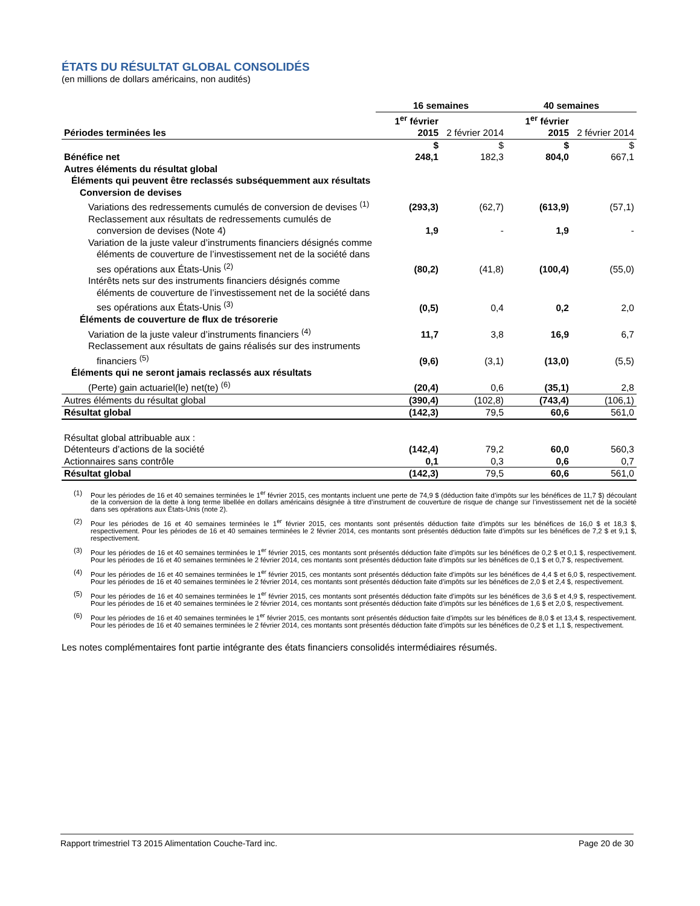ÉTATS DU RÉSULTAT GLOBAL CONSOLIDÉS
(en millions de dollars américains, non audités)
| | 16 semaines | | 40 semaines | |
| Périodes terminées les | 1<sup>er</sup> février 2015 | 2 février 2014 | 1<sup>er</sup> février 2015 | 2 février 2014 |
| | $ | $ | $ | $ |
| Bénéfice net | 248,1 | 182,3 | 804,0 | 667,1 |
| Autres éléments du résultat global | | | | |
| Éléments qui peuvent être reclassés subséquemment aux résultats | | | | |
| Conversion de devises | | | | |
| Variations des redressements cumulés de conversion de devises <sup>(1)</sup> | (293,3) | (62,7) | (613,9) | (57,1) |
| Reclassement aux résultats de redressements cumulés de conversion de devises (Note 4) | 1,9 | - | 1,9 | - |
| Variation de la juste valeur d’instruments financiers désignés comme éléments de couverture de l’investissement net de la société dans ses opérations aux États-Unis <sup>(2)</sup> | (80,2) | (41,8) | (100,4) | (55,0) |
| Intérêts nets sur des instruments financiers désignés comme éléments de couverture de l’investissement net de la société dans ses opérations aux États-Unis <sup>(3)</sup> | (0,5) | 0,4 | 0,2 | 2,0 |
| Éléments de couverture de flux de trésorerie | | | | |
| Variation de la juste valeur d’instruments financiers <sup>(4)</sup> | 11,7 | 3,8 | 16,9 | 6,7 |
| Reclassement aux résultats de gains réalisés sur des instruments financiers <sup>(5)</sup> | (9,6) | (3,1) | (13,0) | (5,5) |
| Éléments qui ne seront jamais reclassés aux résultats | | | | |
| (Perte) gain actuariel(le) net(te) <sup>(6)</sup> | (20,4) | 0,6 | (35,1) | 2,8 |
| Autres éléments du résultat global | (390,4) | (102,8) | (743,4) | (106,1) |
| Résultat global | (142,3) | 79,5 | 60,6 | 561,0 |
| Résultat global attribuable aux : | | | | |
| Détenteurs d’actions de la société | (142,4) | 79,2 | 60,0 | 560,3 |
| Actionnaires sans contrôle | 0,1 | 0,3 | 0,6 | 0,7 |
| Résultat global | (142,3) | 79,5 | 60,6 | 561,0 |
(1) Pour les périodes de 16 et 40 semaines terminées le 1<sup>er</sup> février 2015, ces montants incluent une perte de 74,9 $ (déduction faite d’impôts sur les bénéfices de 11,7 $) découlant de la conversion de la dette à long terme libellée en dollars américains désignée à titre d’instrument de couverture de risque de change sur l’investissement net de la société dans ses opérations aux États-Unis (note 2).
(2) Pour les périodes de 16 et 40 semaines terminées le 1<sup>er</sup> février 2015, ces montants sont présentés déduction faite d’impôts sur les bénéfices de 16,0 $ et 18,3 $, respectivement. Pour les périodes de 16 et 40 semaines terminées le 2 février 2014, ces montants sont présentés déduction faite d’impôts sur les bénéfices de 7,2 $ et 9,1 $, respectivement.
(3) Pour les périodes de 16 et 40 semaines terminées le 1<sup>er</sup> février 2015, ces montants sont présentés déduction faite d’impôts sur les bénéfices de 0,2 $ et 0,1 $, respectivement. Pour les périodes de 16 et 40 semaines terminées le 2 février 2014, ces montants sont présentés déduction faite d’impôts sur les bénéfices de 0,1 $ et 0,7 $, respectivement.
(4) Pour les périodes de 16 et 40 semaines terminées le 1<sup>er</sup> février 2015, ces montants sont présentés déduction faite d’impôts sur les bénéfices de 4,4 $ et 6,0 $, respectivement. Pour les périodes de 16 et 40 semaines terminées le 2 février 2014, ces montants sont présentés déduction faite d’impôts sur les bénéfices de 2,0 $ et 2,4 $, respectivement.
(5) Pour les périodes de 16 et 40 semaines terminées le 1<sup>er</sup> février 2015, ces montants sont présentés déduction faite d’impôts sur les bénéfices de 3,6 $ et 4,9 $, respectivement. Pour les périodes de 16 et 40 semaines terminées le 2 février 2014, ces montants sont présentés déduction faite d’impôts sur les bénéfices de 1,6 $ et 2,0 $, respectivement.
(6) Pour les périodes de 16 et 40 semaines terminées le 1<sup>er</sup> février 2015, ces montants sont présentés déduction faite d’impôts sur les bénéfices de 8,0 $ et 13,4 $, respectivement. Pour les périodes de 16 et 40 semaines terminées le 2 février 2014, ces montants sont présentés déduction faite d’impôts sur les bénéfices de 0,2 $ et 1,1 $, respectivement.
Les notes complémentaires font partie intégrante des états financiers consolidés intermédiaires résumés.
Rapport trimestriel T3 2015 Alimentation Couche-Tard inc. Page 20 de 30